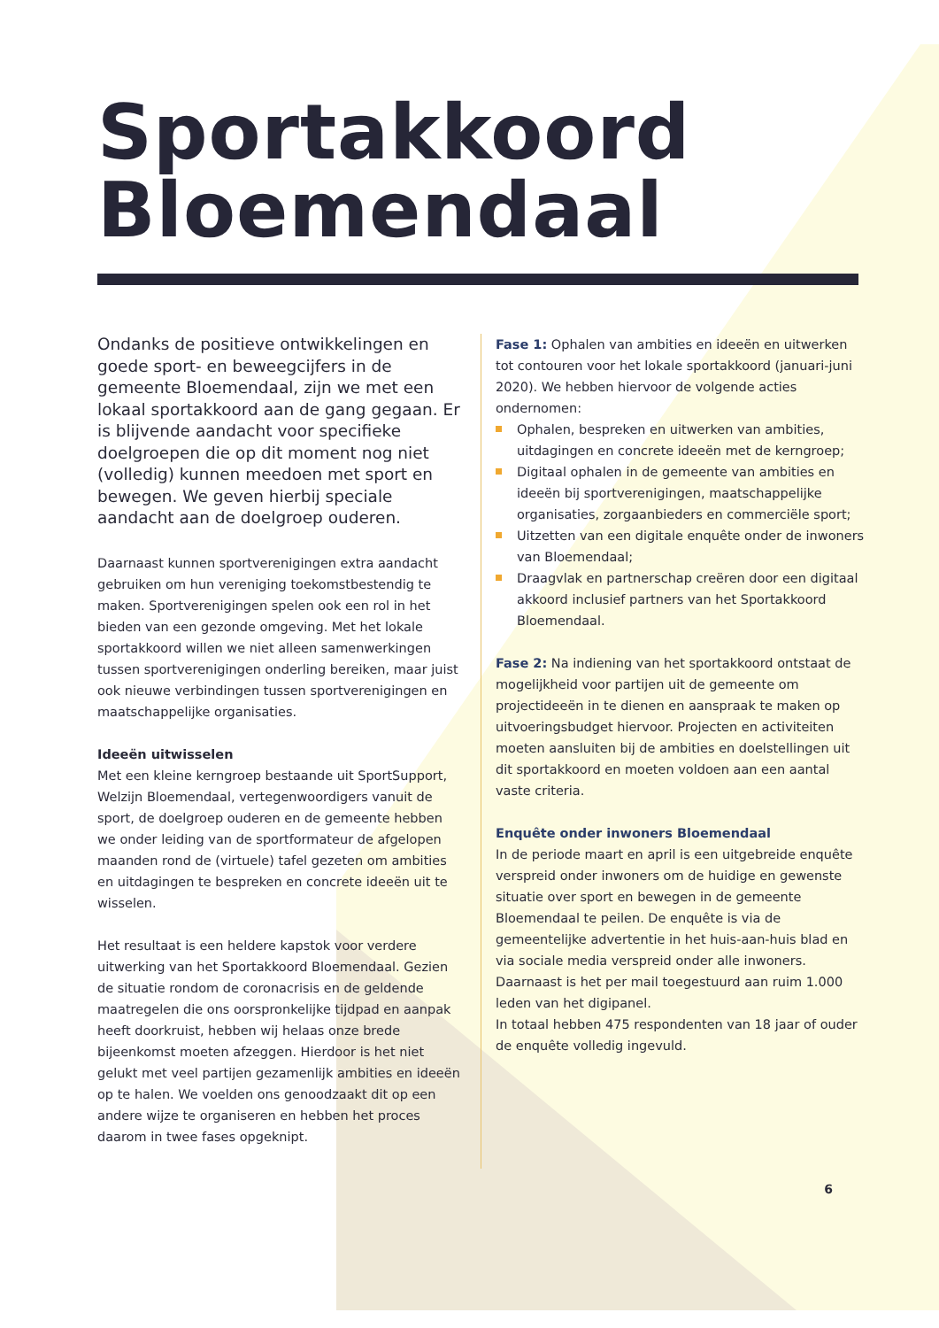Sportakkoord
Bloemendaal
Ondanks de positieve ontwikkelingen en goede sport- en beweegcijfers in de gemeente Bloemendaal, zijn we met een lokaal sportakkoord aan de gang gegaan. Er is blijvende aandacht voor specifieke doelgroepen die op dit moment nog niet (volledig) kunnen meedoen met sport en bewegen. We geven hierbij speciale aandacht aan de doelgroep ouderen.
Daarnaast kunnen sportverenigingen extra aandacht gebruiken om hun vereniging toekomstbestendig te maken. Sportverenigingen spelen ook een rol in het bieden van een gezonde omgeving. Met het lokale sportakkoord willen we niet alleen samenwerkingen tussen sportverenigingen onderling bereiken, maar juist ook nieuwe verbindingen tussen sportverenigingen en maatschappelijke organisaties.
Ideeën uitwisselen
Met een kleine kerngroep bestaande uit SportSupport, Welzijn Bloemendaal, vertegenwoordigers vanuit de sport, de doelgroep ouderen en de gemeente hebben we onder leiding van de sportformateur de afgelopen maanden rond de (virtuele) tafel gezeten om ambities en uitdagingen te bespreken en concrete ideeën uit te wisselen.
Het resultaat is een heldere kapstok voor verdere uitwerking van het Sportakkoord Bloemendaal. Gezien de situatie rondom de coronacrisis en de geldende maatregelen die ons oorspronkelijke tijdpad en aanpak heeft doorkruist, hebben wij helaas onze brede bijeenkomst moeten afzeggen. Hierdoor is het niet gelukt met veel partijen gezamenlijk ambities en ideeën op te halen. We voelden ons genoodzaakt dit op een andere wijze te organiseren en hebben het proces daarom in twee fases opgeknipt.
Fase 1: Ophalen van ambities en ideeën en uitwerken tot contouren voor het lokale sportakkoord (januari-juni 2020). We hebben hiervoor de volgende acties ondernomen:
Ophalen, bespreken en uitwerken van ambities, uitdagingen en concrete ideeën met de kerngroep;
Digitaal ophalen in de gemeente van ambities en ideeën bij sportverenigingen, maatschappelijke organisaties, zorgaanbieders en commerciële sport;
Uitzetten van een digitale enquête onder de inwoners van Bloemendaal;
Draagvlak en partnerschap creëren door een digitaal akkoord inclusief partners van het Sportakkoord Bloemendaal.
Fase 2: Na indiening van het sportakkoord ontstaat de mogelijkheid voor partijen uit de gemeente om projectideeën in te dienen en aanspraak te maken op uitvoeringsbudget hiervoor. Projecten en activiteiten moeten aansluiten bij de ambities en doelstellingen uit dit sportakkoord en moeten voldoen aan een aantal vaste criteria.
Enquête onder inwoners Bloemendaal
In de periode maart en april is een uitgebreide enquête verspreid onder inwoners om de huidige en gewenste situatie over sport en bewegen in de gemeente Bloemendaal te peilen. De enquête is via de gemeentelijke advertentie in het huis-aan-huis blad en via sociale media verspreid onder alle inwoners. Daarnaast is het per mail toegestuurd aan ruim 1.000 leden van het digipanel.
In totaal hebben 475 respondenten van 18 jaar of ouder de enquête volledig ingevuld.
6